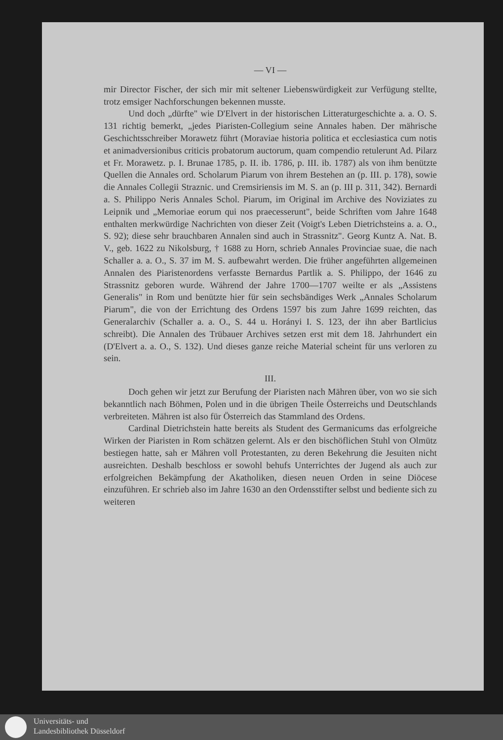— VI —
mir Director Fischer, der sich mir mit seltener Liebenswürdigkeit zur Verfügung stellte, trotz emsiger Nachforschungen bekennen musste.
Und doch „dürfte" wie D'Elvert in der historischen Litteraturgeschichte a. a. O. S. 131 richtig bemerkt, „jedes Piaristen-Collegium seine Annales haben. Der mährische Geschichtsschreiber Morawetz führt (Moraviae historia politica et ecclesiastica cum notis et animadversionibus criticis probatorum auctorum, quam compendio retulerunt Ad. Pilarz et Fr. Morawetz. p. I. Brunae 1785, p. II. ib. 1786, p. III. ib. 1787) als von ihm benützte Quellen die Annales ord. Scholarum Piarum von ihrem Bestehen an (p. III. p. 178), sowie die Annales Collegii Straznic. und Cremsiriensis im M. S. an (p. III p. 311, 342). Bernardi a. S. Philippo Neris Annales Schol. Piarum, im Original im Archive des Noviziates zu Leipnik und „Memoriae eorum qui nos praecesserunt", beide Schriften vom Jahre 1648 enthalten merkwürdige Nachrichten von dieser Zeit (Voigt's Leben Dietrichsteins a. a. O., S. 92); diese sehr brauchbaren Annalen sind auch in Strassnitz". Georg Kuntz A. Nat. B. V., geb. 1622 zu Nikolsburg, † 1688 zu Horn, schrieb Annales Provinciae suae, die nach Schaller a. a. O., S. 37 im M. S. aufbewahrt werden. Die früher angeführten allgemeinen Annalen des Piaristenordens verfasste Bernardus Partlik a. S. Philippo, der 1646 zu Strassnitz geboren wurde. Während der Jahre 1700—1707 weilte er als „Assistens Generalis" in Rom und benützte hier für sein sechsbändiges Werk „Annales Scholarum Piarum", die von der Errichtung des Ordens 1597 bis zum Jahre 1699 reichten, das Generalarchiv (Schaller a. a. O., S. 44 u. Horányi I. S. 123, der ihn aber Bartlicius schreibt). Die Annalen des Trübauer Archives setzen erst mit dem 18. Jahrhundert ein (D'Elvert a. a. O., S. 132). Und dieses ganze reiche Material scheint für uns verloren zu sein.
III.
Doch gehen wir jetzt zur Berufung der Piaristen nach Mähren über, von wo sie sich bekanntlich nach Böhmen, Polen und in die übrigen Theile Österreichs und Deutschlands verbreiteten. Mähren ist also für Österreich das Stammland des Ordens.
Cardinal Dietrichstein hatte bereits als Student des Germanicums das erfolgreiche Wirken der Piaristen in Rom schätzen gelernt. Als er den bischöflichen Stuhl von Olmütz bestiegen hatte, sah er Mähren voll Protestanten, zu deren Bekehrung die Jesuiten nicht ausreichten. Deshalb beschloss er sowohl behufs Unterrichtes der Jugend als auch zur erfolgreichen Bekämpfung der Akatholiken, diesen neuen Orden in seine Diöcese einzuführen. Er schrieb also im Jahre 1630 an den Ordensstifter selbst und bediente sich zu weiteren
Universitäts- und
Landesbibliothek Düsseldorf